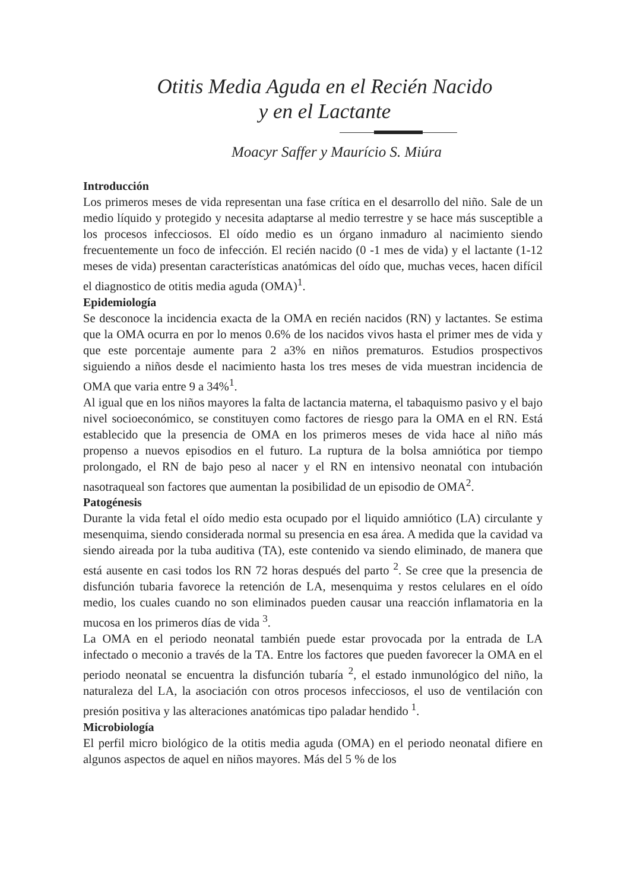Otitis Media Aguda en el Recién Nacido
y en el Lactante
Moacyr Saffer y Maurício S. Miúra
Introducción
Los primeros meses de vida representan una fase crítica en el desarrollo del niño. Sale de un medio líquido y protegido y necesita adaptarse al medio terrestre y se hace más susceptible a los procesos infecciosos. El oído medio es un órgano inmaduro al nacimiento siendo frecuentemente un foco de infección. El recién nacido (0 -1 mes de vida) y el lactante (1-12 meses de vida) presentan características anatómicas del oído que, muchas veces, hacen difícil el diagnostico de otitis media aguda (OMA)<sup>1</sup>.
Epidemiología
Se desconoce la incidencia exacta de la OMA en recién nacidos (RN) y lactantes. Se estima que la OMA ocurra en por lo menos 0.6% de los nacidos vivos hasta el primer mes de vida y que este porcentaje aumente para 2 a3% en niños prematuros. Estudios prospectivos siguiendo a niños desde el nacimiento hasta los tres meses de vida muestran incidencia de OMA que varia entre 9 a 34%<sup>1</sup>.
Al igual que en los niños mayores la falta de lactancia materna, el tabaquismo pasivo y el bajo nivel socioeconómico, se constituyen como factores de riesgo para la OMA en el RN. Está establecido que la presencia de OMA en los primeros meses de vida hace al niño más propenso a nuevos episodios en el futuro. La ruptura de la bolsa amniótica por tiempo prolongado, el RN de bajo peso al nacer y el RN en intensivo neonatal con intubación nasotraqueal son factores que aumentan la posibilidad de un episodio de OMA<sup>2</sup>.
Patogénesis
Durante la vida fetal el oído medio esta ocupado por el liquido amniótico (LA) circulante y mesenquima, siendo considerada normal su presencia en esa área. A medida que la cavidad va siendo aireada por la tuba auditiva (TA), este contenido va siendo eliminado, de manera que está ausente en casi todos los RN 72 horas después del parto <sup>2</sup>. Se cree que la presencia de disfunción tubaria favorece la retención de LA, mesenquima y restos celulares en el oído medio, los cuales cuando no son eliminados pueden causar una reacción inflamatoria en la mucosa en los primeros días de vida <sup>3</sup>.
La OMA en el periodo neonatal también puede estar provocada por la entrada de LA infectado o meconio a través de la TA. Entre los factores que pueden favorecer la OMA en el periodo neonatal se encuentra la disfunción tubaría <sup>2</sup>, el estado inmunológico del niño, la naturaleza del LA, la asociación con otros procesos infecciosos, el uso de ventilación con presión positiva y las alteraciones anatómicas tipo paladar hendido <sup>1</sup>.
Microbiología
El perfil micro biológico de la otitis media aguda (OMA) en el periodo neonatal difiere en algunos aspectos de aquel en niños mayores. Más del 5 % de los